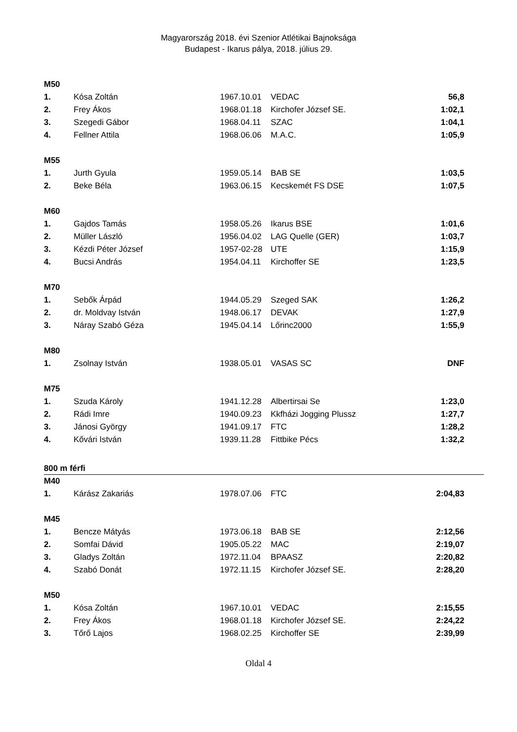Magyarország 2018. évi Szenior Atlétikai Bajnoksága
Budapest - Ikarus pálya, 2018. július 29.
| M50 | | | | |
| 1. | Kósa Zoltán | 1967.10.01 | VEDAC | 56,8 |
| 2. | Frey Ákos | 1968.01.18 | Kirchofer József SE. | 1:02,1 |
| 3. | Szegedi Gábor | 1968.04.11 | SZAC | 1:04,1 |
| 4. | Fellner Attila | 1968.06.06 | M.A.C. | 1:05,9 |
| M55 | | | | |
| 1. | Jurth Gyula | 1959.05.14 | BAB SE | 1:03,5 |
| 2. | Beke Béla | 1963.06.15 | Kecskemét FS DSE | 1:07,5 |
| M60 | | | | |
| 1. | Gajdos Tamás | 1958.05.26 | Ikarus BSE | 1:01,6 |
| 2. | Müller László | 1956.04.02 | LAG Quelle (GER) | 1:03,7 |
| 3. | Kézdi Péter József | 1957-02-28 | UTE | 1:15,9 |
| 4. | Bucsi András | 1954.04.11 | Kirchoffer SE | 1:23,5 |
| M70 | | | | |
| 1. | Sebők Árpád | 1944.05.29 | Szeged SAK | 1:26,2 |
| 2. | dr. Moldvay István | 1948.06.17 | DEVAK | 1:27,9 |
| 3. | Náray Szabó Géza | 1945.04.14 | Lőrinc2000 | 1:55,9 |
| M80 | | | | |
| 1. | Zsolnay István | 1938.05.01 | VASAS SC | DNF |
| M75 | | | | |
| 1. | Szuda Károly | 1941.12.28 | Albertirsai Se | 1:23,0 |
| 2. | Rádi Imre | 1940.09.23 | Kkfházi Jogging Plussz | 1:27,7 |
| 3. | Jánosi György | 1941.09.17 | FTC | 1:28,2 |
| 4. | Kővári István | 1939.11.28 | Fittbike Pécs | 1:32,2 |
800 m férfi
| M40 | | | | |
| 1. | Kárász Zakariás | 1978.07.06 | FTC | 2:04,83 |
| M45 | | | | |
| 1. | Bencze Mátyás | 1973.06.18 | BAB SE | 2:12,56 |
| 2. | Somfai Dávid | 1905.05.22 | MAC | 2:19,07 |
| 3. | Gladys Zoltán | 1972.11.04 | BPAASZ | 2:20,82 |
| 4. | Szabó Donát | 1972.11.15 | Kirchofer József SE. | 2:28,20 |
| M50 | | | | |
| 1. | Kósa Zoltán | 1967.10.01 | VEDAC | 2:15,55 |
| 2. | Frey Ákos | 1968.01.18 | Kirchofer József SE. | 2:24,22 |
| 3. | Tőrő Lajos | 1968.02.25 | Kirchoffer SE | 2:39,99 |
Oldal 4